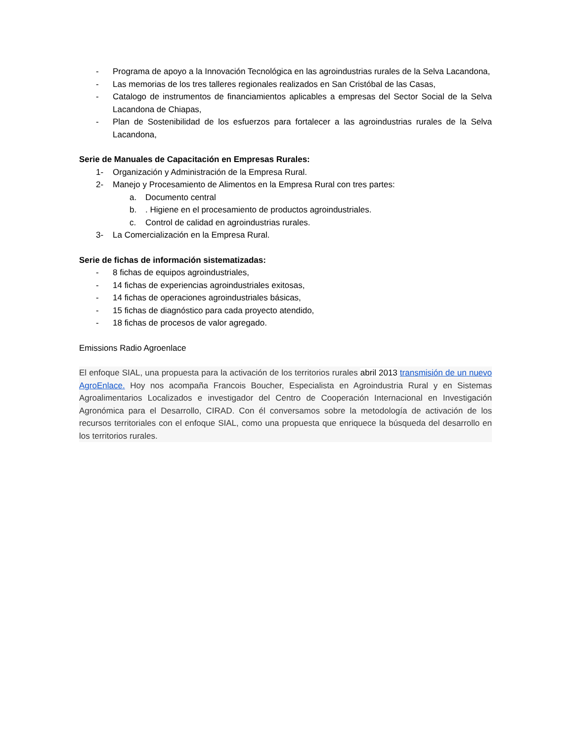- Programa de apoyo a la Innovación Tecnológica en las agroindustrias rurales de la Selva Lacandona,
- Las memorias de los tres talleres regionales realizados en San Cristóbal de las Casas,
- Catalogo de instrumentos de financiamientos aplicables a empresas del Sector Social de la Selva Lacandona de Chiapas,
- Plan de Sostenibilidad de los esfuerzos para fortalecer a las agroindustrias rurales de la Selva Lacandona,
Serie de Manuales de Capacitación en Empresas Rurales:
1- Organización y Administración de la Empresa Rural.
2- Manejo y Procesamiento de Alimentos en la Empresa Rural con tres partes:
a. Documento central
b.. Higiene en el procesamiento de productos agroindustriales.
c. Control de calidad en agroindustrias rurales.
3- La Comercialización en la Empresa Rural.
Serie de fichas de información sistematizadas:
- 8 fichas de equipos agroindustriales,
- 14 fichas de experiencias agroindustriales exitosas,
- 14 fichas de operaciones agroindustriales básicas,
- 15 fichas de diagnóstico para cada proyecto atendido,
- 18 fichas de procesos de valor agregado.
Emissions Radio Agroenlace
El enfoque SIAL, una propuesta para la activación de los territorios rurales abril 2013 transmisión de un nuevo AgroEnlace. Hoy nos acompaña Francois Boucher, Especialista en Agroindustria Rural y en Sistemas Agroalimentarios Localizados e investigador del Centro de Cooperación Internacional en Investigación Agronómica para el Desarrollo, CIRAD. Con él conversamos sobre la metodología de activación de los recursos territoriales con el enfoque SIAL, como una propuesta que enriquece la búsqueda del desarrollo en los territorios rurales.